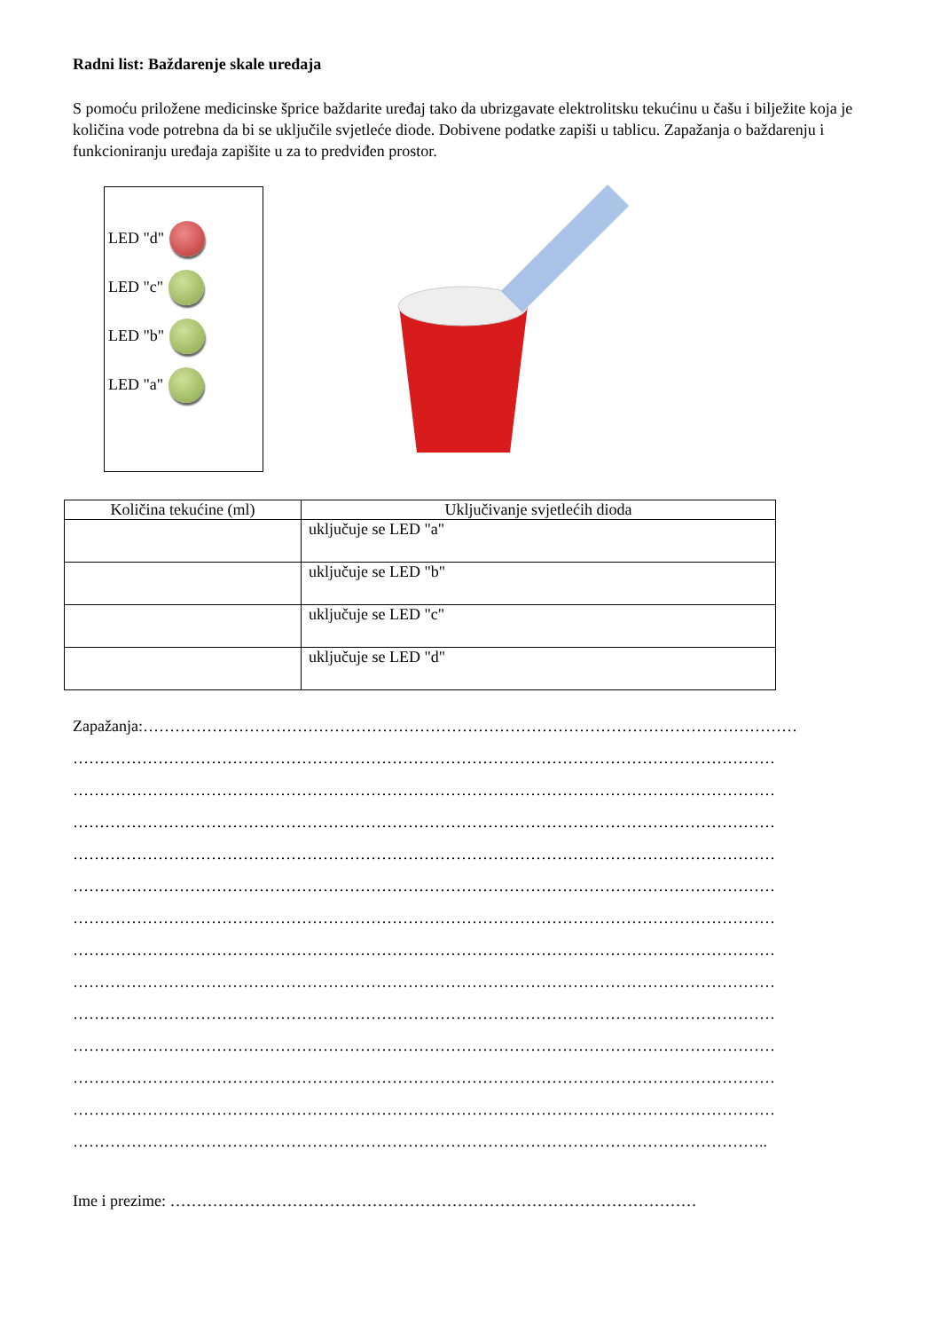Radni list: Baždarenje skale uređaja
S pomoću priložene medicinske šprice baždarite uređaj tako da ubrizgavate elektrolitsku tekućinu u čašu i bilježite koja je količina vode potrebna da bi se uključile svjetleće diode. Dobivene podatke zapiši u tablicu. Zapažanja o baždarenju i funkcioniranju uređaja zapišite u za to predviđen prostor.
LED "d"
LED "c"
LED "b"
LED "a"
| Količina tekućine (ml) | Uključivanje svjetlećih dioda |
| --- | --- |
| | uključuje se LED "a" |
| | uključuje se LED "b" |
| | uključuje se LED "c" |
| | uključuje se LED "d" |
Zapažanja:……………………………………………………………………………………………………………
……………………………………………………………………………………………………………………
……………………………………………………………………………………………………………………
……………………………………………………………………………………………………………………
……………………………………………………………………………………………………………………
……………………………………………………………………………………………………………………
……………………………………………………………………………………………………………………
……………………………………………………………………………………………………………………
……………………………………………………………………………………………………………………
……………………………………………………………………………………………………………………
……………………………………………………………………………………………………………………
……………………………………………………………………………………………………………………
……………………………………………………………………………………………………………………
…………………………………………………………………………………………………………………..
Ime i prezime: ………………………………………………………………………………………